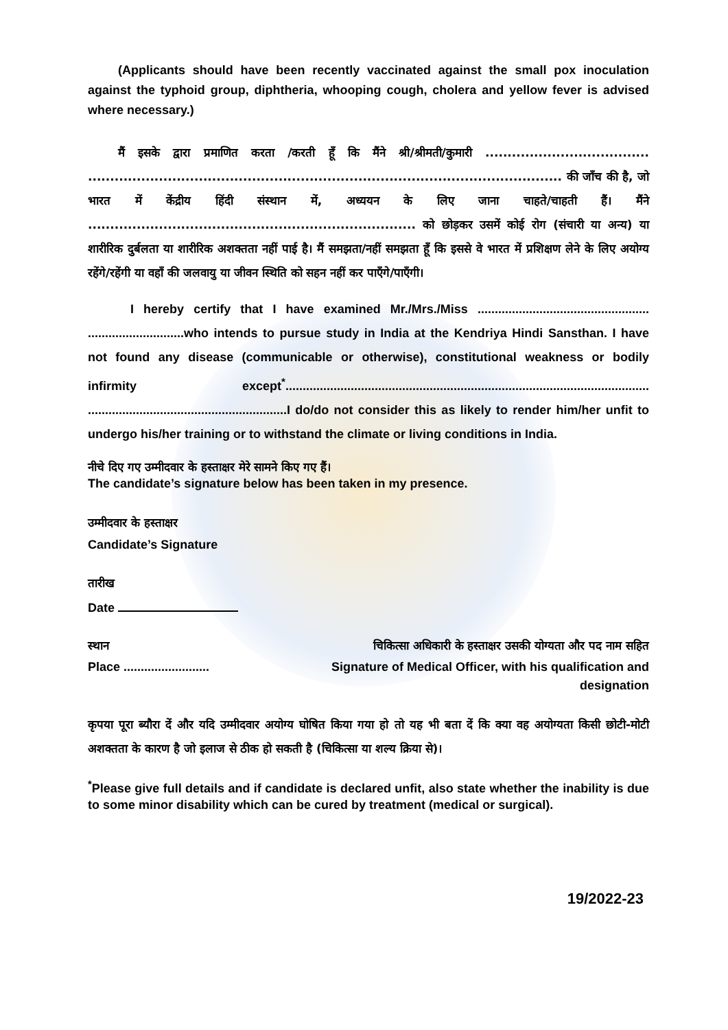(Applicants should have been recently vaccinated against the small pox inoculation against the typhoid group, diphtheria, whooping cough, cholera and yellow fever is advised where necessary.)
मैं इसके द्वारा प्रमाणित करता /करती हूँ कि मैंने श्री/श्रीमती/कुमारी ..................................... ........................................................................................................... की जाँच की है, जो भारत में केंद्रीय हिंदी संस्थान में, अध्ययन के लिए जाना चाहते/चाहती हैं। मैंने .......................................................................... को छोड़कर उसमें कोई रोग (संचारी या अन्य) या शारीरिक दुर्बलता या शारीरिक अशक्तता नहीं पाई है। मैं समझता/नहीं समझता हूँ कि इससे वे भारत में प्रशिक्षण लेने के लिए अयोग्य रहेंगे/रहेंगी या वहाँ की जलवायु या जीवन स्थिति को सहन नहीं कर पाएँगे/पाएँगी।
I hereby certify that I have examined Mr./Mrs./Miss .................................................. ............................who intends to pursue study in India at the Kendriya Hindi Sansthan. I have not found any disease (communicable or otherwise), constitutional weakness or bodily infirmity except<sup>*</sup>.......................................................................................................... ..........................................................I do/do not consider this as likely to render him/her unfit to undergo his/her training or to withstand the climate or living conditions in India.
नीचे दिए गए उम्मीदवार के हस्ताक्षर मेरे सामने किए गए हैं।
The candidate’s signature below has been taken in my presence.
उम्मीदवार के हस्ताक्षर
Candidate’s Signature
तारीख
Date
स्थान
Place .........................
चिकित्सा अधिकारी के हस्ताक्षर उसकी योग्यता और पद नाम सहित
Signature of Medical Officer, with his qualification and
designation
कृपया पूरा ब्यौरा दें और यदि उम्मीदवार अयोग्य घोषित किया गया हो तो यह भी बता दें कि क्या वह अयोग्यता किसी छोटी-मोटी अशक्तता के कारण है जो इलाज से ठीक हो सकती है (चिकित्सा या शल्य क्रिया से)।
<sup>*</sup> Please give full details and if candidate is declared unfit, also state whether the inability is due to some minor disability which can be cured by treatment (medical or surgical).
19/2022-23